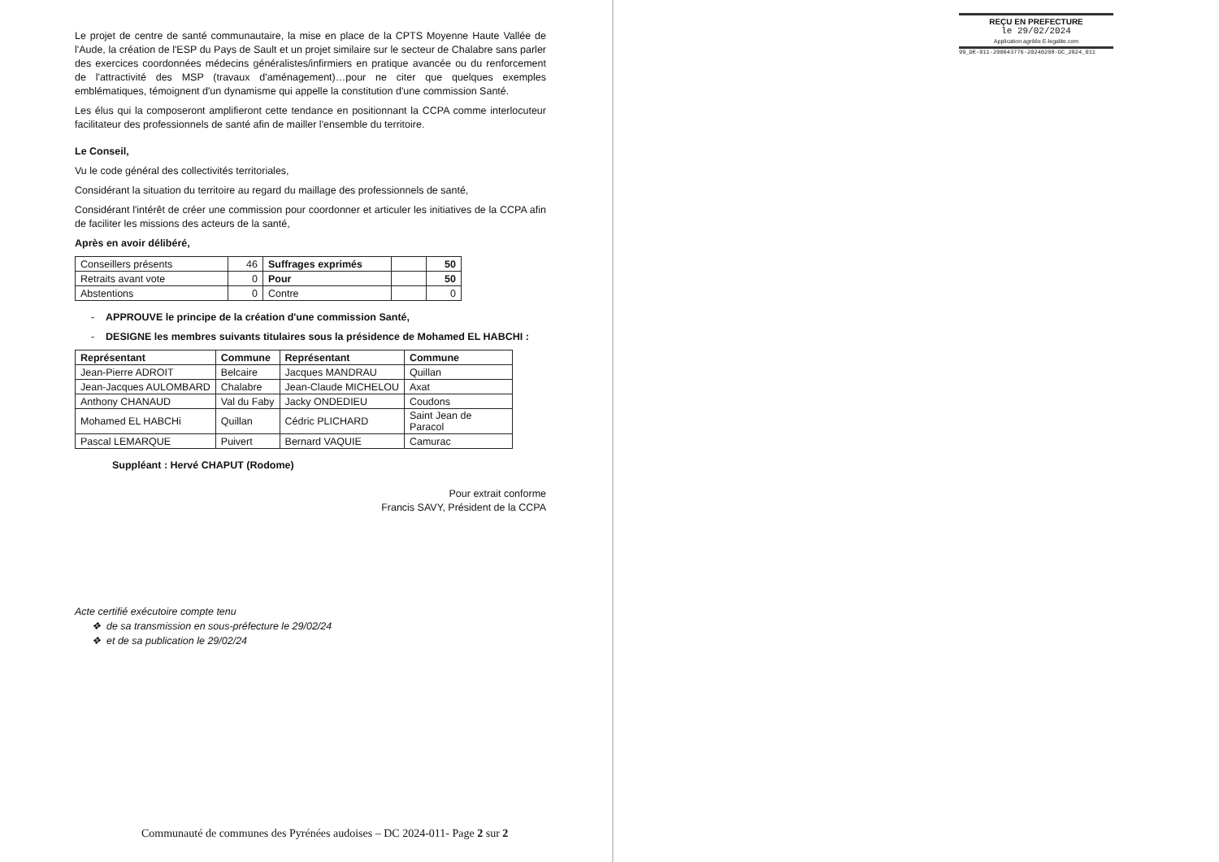Le projet de centre de santé communautaire, la mise en place de la CPTS Moyenne Haute Vallée de l'Aude, la création de l'ESP du Pays de Sault et un projet similaire sur le secteur de Chalabre sans parler des exercices coordonnées médecins généralistes/infirmiers en pratique avancée ou du renforcement de l'attractivité des MSP (travaux d'aménagement)…pour ne citer que quelques exemples emblématiques, témoignent d'un dynamisme qui appelle la constitution d'une commission Santé.
Les élus qui la composeront amplifieront cette tendance en positionnant la CCPA comme interlocuteur facilitateur des professionnels de santé afin de mailler l'ensemble du territoire.
Le Conseil,
Vu le code général des collectivités territoriales,
Considérant la situation du territoire au regard du maillage des professionnels de santé,
Considérant l'intérêt de créer une commission pour coordonner et articuler les initiatives de la CCPA afin de faciliter les missions des acteurs de la santé,
Après en avoir délibéré,
| Conseillers présents | 46 | Suffrages exprimés | | 50 |
| Retraits avant vote | 0 | Pour | | 50 |
| Abstentions | 0 | Contre | | 0 |
- APPROUVE le principe de la création d'une commission Santé,
- DESIGNE les membres suivants titulaires sous la présidence de Mohamed EL HABCHI :
| Représentant | Commune | Représentant | Commune |
| Jean-Pierre ADROIT | Belcaire | Jacques MANDRAU | Quillan |
| Jean-Jacques AULOMBARD | Chalabre | Jean-Claude MICHELOU | Axat |
| Anthony CHANAUD | Val du Faby | Jacky ONDEDIEU | Coudons |
| Mohamed EL HABCHi | Quillan | Cédric PLICHARD | Saint Jean de Paracol |
| Pascal LEMARQUE | Puivert | Bernard VAQUIE | Camurac |
Suppléant : Hervé CHAPUT (Rodome)
Pour extrait conforme
Francis SAVY, Président de la CCPA
Acte certifié exécutoire compte tenu
❖ de sa transmission en sous-préfecture le 29/02/24
❖ et de sa publication le 29/02/24
Communauté de communes des Pyrénées audoises – DC 2024-011- Page 2 sur 2
REÇU EN PREFECTURE
le 29/02/2024
Application agréée E-legalite.com
99_DE-011-200043776-20240208-DC_2024_011